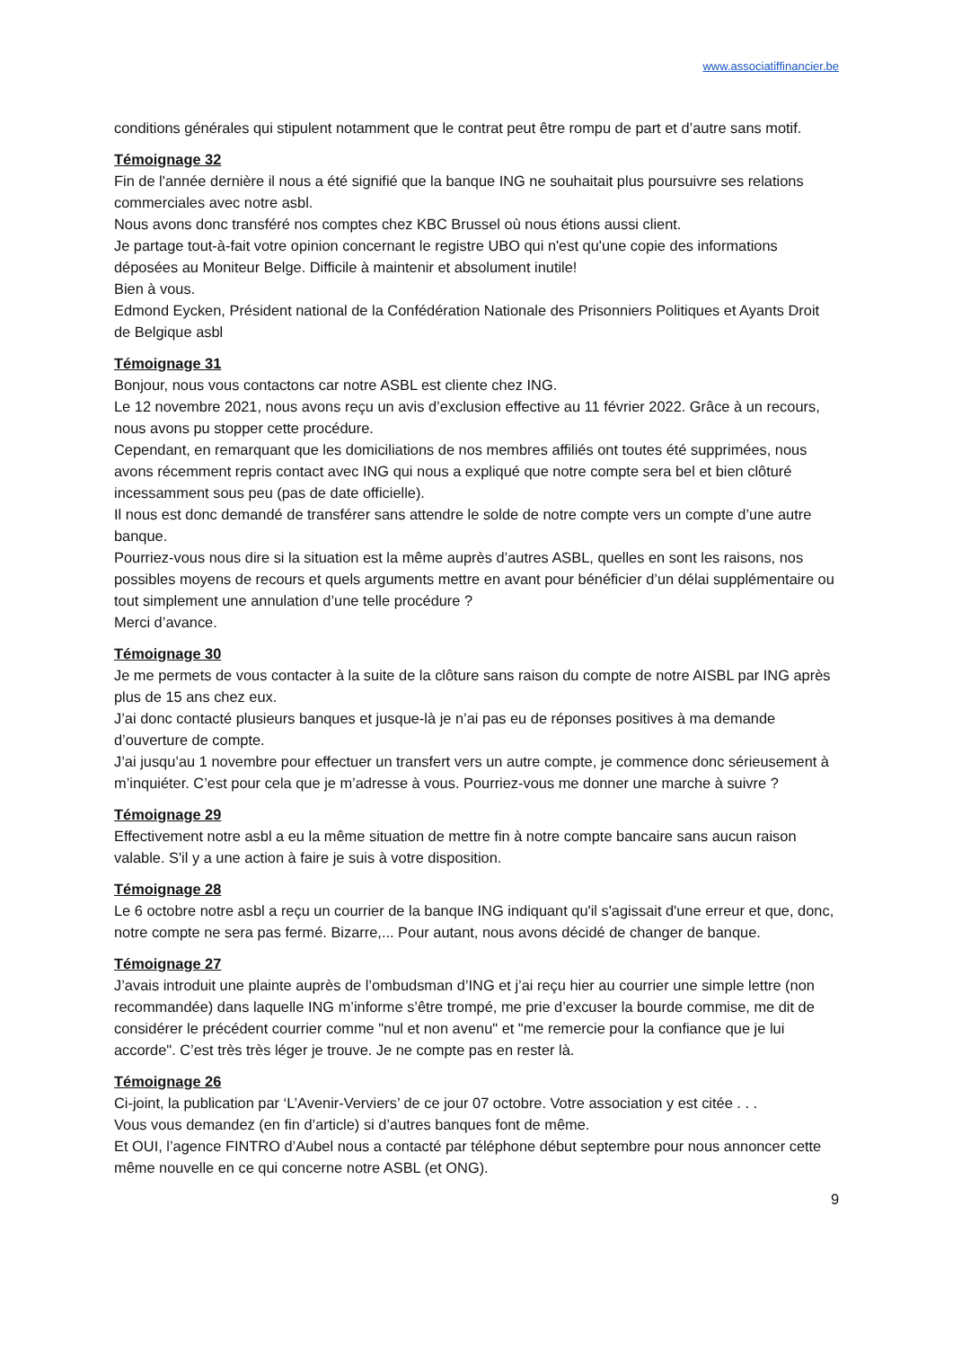www.associatiffinancier.be
conditions générales qui stipulent notamment que le contrat peut être rompu de part et d’autre sans motif.
Témoignage 32
Fin de l'année dernière il nous a été signifié que la banque ING ne souhaitait plus poursuivre ses relations commerciales avec notre asbl.
Nous avons donc transféré nos comptes chez KBC Brussel où nous étions aussi client.
Je partage tout-à-fait votre opinion concernant le registre UBO qui n'est qu'une copie des informations déposées au Moniteur Belge. Difficile à maintenir et absolument inutile!
Bien à vous.
Edmond Eycken, Président national de la Confédération Nationale des Prisonniers Politiques et Ayants Droit de Belgique asbl
Témoignage 31
Bonjour, nous vous contactons car notre ASBL est cliente chez ING.
Le 12 novembre 2021, nous avons reçu un avis d’exclusion effective au 11 février 2022. Grâce à un recours, nous avons pu stopper cette procédure.
Cependant, en remarquant que les domiciliations de nos membres affiliés ont toutes été supprimées, nous avons récemment repris contact avec ING qui nous a expliqué que notre compte sera bel et bien clôturé incessamment sous peu (pas de date officielle).
Il nous est donc demandé de transférer sans attendre le solde de notre compte vers un compte d’une autre banque.
Pourriez-vous nous dire si la situation est la même auprès d’autres ASBL, quelles en sont les raisons, nos possibles moyens de recours et quels arguments mettre en avant pour bénéficier d’un délai supplémentaire ou tout simplement une annulation d’une telle procédure ?
Merci d’avance.
Témoignage 30
Je me permets de vous contacter à la suite de la clôture sans raison du compte de notre AISBL par ING après plus de 15 ans chez eux.
J’ai donc contacté plusieurs banques et jusque-là je n’ai pas eu de réponses positives à ma demande d’ouverture de compte.
J’ai jusqu’au 1 novembre pour effectuer un transfert vers un autre compte, je commence donc sérieusement à m’inquiéter. C’est pour cela que je m’adresse à vous. Pourriez-vous me donner une marche à suivre ?
Témoignage 29
Effectivement notre asbl a eu la même situation de mettre fin à notre compte bancaire sans aucun raison valable. S'il y a une action à faire je suis à votre disposition.
Témoignage 28
Le 6 octobre notre asbl a reçu un courrier de la banque ING indiquant qu'il s'agissait d'une erreur et que, donc, notre compte ne sera pas fermé. Bizarre,... Pour autant, nous avons décidé de changer de banque.
Témoignage 27
J’avais introduit une plainte auprès de l’ombudsman d’ING et j’ai reçu hier au courrier une simple lettre (non recommandée) dans laquelle ING m’informe s’être trompé, me prie d’excuser la bourde commise, me dit de considérer le précédent courrier comme "nul et non avenu" et "me remercie pour la confiance que je lui accorde". C’est très très léger je trouve. Je ne compte pas en rester là.
Témoignage 26
Ci-joint, la publication par ‘L’Avenir-Verviers’ de ce jour 07 octobre. Votre association y est citée . . .
Vous vous demandez (en fin d’article) si d’autres banques font de même.
Et OUI, l’agence FINTRO d’Aubel nous a contacté par téléphone début septembre pour nous annoncer cette même nouvelle en ce qui concerne notre ASBL (et ONG).
9